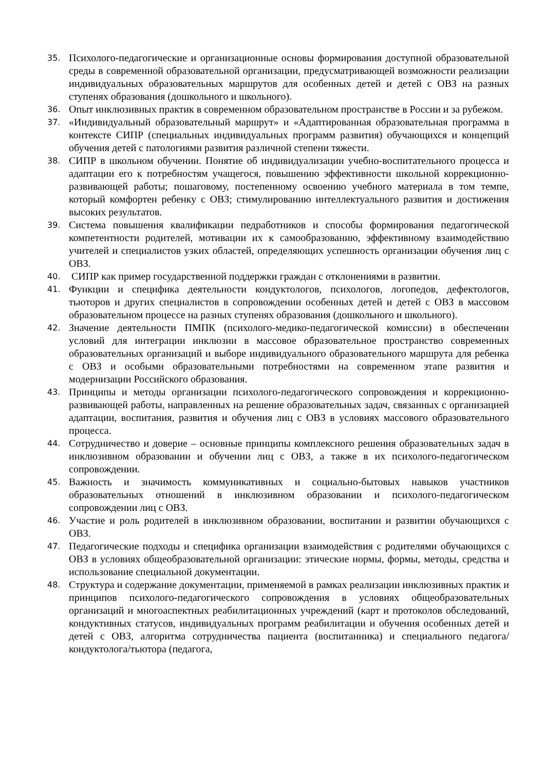35. Психолого-педагогические и организационные основы формирования доступной образовательной среды в современной образовательной организации, предусматривающей возможности реализации индивидуальных образовательных маршрутов для особенных детей и детей с ОВЗ на разных ступенях образования (дошкольного и школьного).
36. Опыт инклюзивных практик в современном образовательном пространстве в России и за рубежом.
37. «Индивидуальный образовательный маршрут» и «Адаптированная образовательная программа в контексте СИПР (специальных индивидуальных программ развития) обучающихся и концепций обучения детей с патологиями развития различной степени тяжести.
38. СИПР в школьном обучении. Понятие об индивидуализации учебно-воспитательного процесса и адаптации его к потребностям учащегося, повышению эффективности школьной коррекционно-развивающей работы; пошаговому, постепенному освоению учебного материала в том темпе, который комфортен ребенку с ОВЗ; стимулированию интеллектуального развития и достижения высоких результатов.
39. Система повышения квалификации педработников и способы формирования педагогической компетентности родителей, мотивации их к самообразованию, эффективному взаимодействию учителей и специалистов узких областей, определяющих успешность организации обучения лиц с ОВЗ.
40. СИПР как пример государственной поддержки граждан с отклонениями в развитии.
41. Функции и специфика деятельности кондуктологов, психологов, логопедов, дефектологов, тьюторов и других специалистов в сопровождении особенных детей и детей с ОВЗ в массовом образовательном процессе на разных ступенях образования (дошкольного и школьного).
42. Значение деятельности ПМПК (психолого-медико-педагогической комиссии) в обеспечении условий для интеграции инклюзии в массовое образовательное пространство современных образовательных организаций и выборе индивидуального образовательного маршрута для ребенка с ОВЗ и особыми образовательными потребностями на современном этапе развития и модернизации Российского образования.
43. Принципы и методы организации психолого-педагогического сопровождения и коррекционно-развивающей работы, направленных на решение образовательных задач, связанных с организацией адаптации, воспитания, развития и обучения лиц с ОВЗ в условиях массового образовательного процесса.
44. Сотрудничество и доверие – основные принципы комплексного решения образовательных задач в инклюзивном образовании и обучении лиц с ОВЗ, а также в их психолого-педагогическом сопровождении.
45. Важность и значимость коммуникативных и социально-бытовых навыков участников образовательных отношений в инклюзивном образовании и психолого-педагогическом сопровождении лиц с ОВЗ.
46. Участие и роль родителей в инклюзивном образовании, воспитании и развитии обучающихся с ОВЗ.
47. Педагогические подходы и специфика организации взаимодействия с родителями обучающихся с ОВЗ в условиях общеобразовательной организации: этические нормы, формы, методы, средства и использование специальной документации.
48. Структура и содержание документации, применяемой в рамках реализации инклюзивных практик и принципов психолого-педагогического сопровождения в условиях общеобразовательных организаций и многоаспектных реабилитационных учреждений (карт и протоколов обследований, кондуктивных статусов, индивидуальных программ реабилитации и обучения особенных детей и детей с ОВЗ, алгоритма сотрудничества пациента (воспитанника) и специального педагога/кондуктолога/тьютора (педагога,